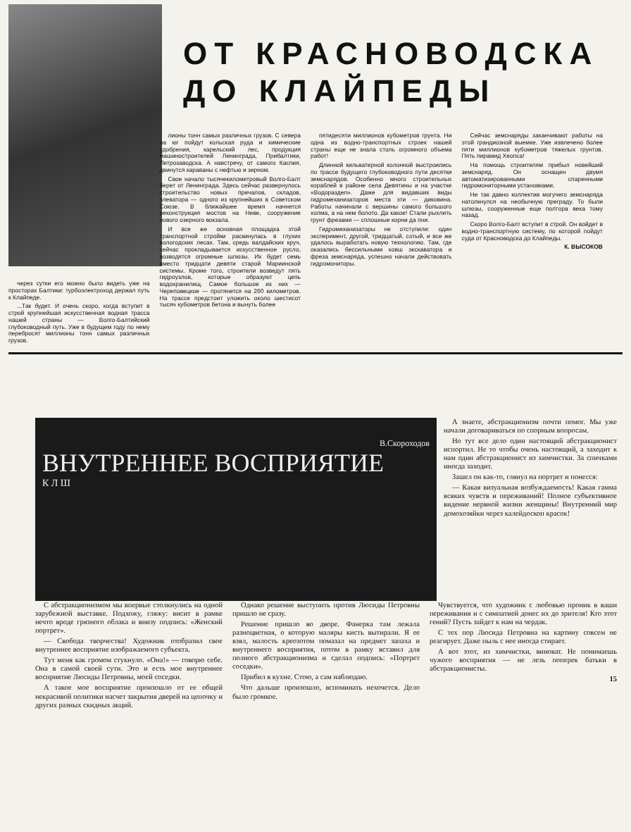ОТ КРАСНОВОДСКА
ДО КЛАЙПЕДЫ
через сутки его можно было видеть уже на просторах Балтики: турбоэлектроход держал путь к Клайпеде.
...Так будет. И очень скоро, когда вступит в строй крупнейшая искусственная водная трасса нашей страны — Волго-Балтийский глубоководный путь. Уже в будущем году по нему перебросят миллионы тонн самых различных грузов.
лионы тонн самых различных грузов. С севера на юг пойдут кольская руда и химические удобрения, карельский лес, продукция машиностроителей Ленинграда, Прибалтики, Петрозаводска. А навстречу, от самого Каспия, двинутся караваны с нефтью и зерном.
Свое начало тысячекилометровый Волго-Балт берет от Ленинграда. Здесь сейчас развернулось строительство новых причалов, складов, элеватора — одного из крупнейших в Советском Союзе. В ближайшее время начнется реконструкция мостов на Неве, сооружение нового озерного вокзала.
И все же основная площадка этой транспортной стройки раскинулась в глухих вологодских лесах. Там, средь валдайских круч, сейчас прокладывается искусственное русло, возводятся огромные шлюзы. Их будет семь вместо тридцати девяти старой Мариинской системы. Кроме того, строители возведут пять гидроузлов, которые образуют цепь водохранилищ. Самое большое из них — Череповецкое — протянется на 260 километров. На трассе предстоит уложить около шестисот тысяч кубометров бетона и вынуть более
пятидесяти миллионов кубометров грунта. Ни одна из водно-транспортных строек нашей страны еще не знала столь огромного объема работ!
Длинной кильватерной колонной выстроились по трассе будущего глубоководного пути десятки земснарядов. Особенно много строительных кораблей в районе села Девятины и на участке «Водораздел». Даже для видавших виды гидромеханизаторов места эти — диковина. Работы начинали с вершины самого большого холма, а на нем болото. Да какое! Стали рыхлить грунт фрезами — сплошные корни да пни.
Гидромеханизаторы не отступили: один эксперимент, другой, тридцатый, сотый, и все же удалось выработать новую технологию. Там, где оказались бессильными ковш экскаватора и фреза земснаряда, успешно начали действовать гидромониторы.
Сейчас земснаряды заканчивают работы на этой грандиозной выемке. Уже извлечено более пяти миллионов кубометров тяжелых грунтов. Пять пирамид Хеопса!
На помощь строителям прибыл новейший земснаряд. Он оснащен двумя автоматизированными спаренными гидромониторными установками.
Не так давно коллектив могучего земснаряда натолкнулся на необычную преграду. То были шлюзы, сооруженные еще полтора века тому назад.
Скоро Волго-Балт вступит в строй. Он войдет в водно-транспортную систему, по которой пойдут суда от Красноводска до Клайпеды.
К. ВЫСОКОВ
В.Скороходов
ВНУТРЕННЕЕ ВОСПРИЯТИЕ
К Л Ш
А знаете, абстракционизм почти помог. Мы уже начали договариваться по спорным вопросам.
Но тут все дело один настоящий абстракционист испортил. Не то чтобы очень настоящий, а заходит к нам один абстракционист из химчистки. За спичками иногда заходит.
Зашел он как-то, глянул на портрет и понесся:
— Какая визуальная возбуждаемость! Какая гамма всяких чувств и переживаний! Полное субъективное видение нервной жизни женщины! Внутренний мир домохозяйки через калейдоскоп красок!
С абстракционизмом мы впервые столкнулись на одной зарубежной выставке. Подхожу, гляжу: висит в рамке нечто вроде грязного облака и внизу подпись: «Женский портрет».
— Свобода творчества! Художник отобразил свое внутреннее восприятие изображаемого субъекта.
Тут меня как громом стукнуло. «Она!» — говорю себе. Она в самой своей сути. Это и есть мое внутреннее восприятие Люсиды Петровны, моей соседки.
А такое мое восприятие произошло от ее общей некрасивой политики насчет закрытия дверей на цепочку и других разных скидных акций.
Однако решение выступить против Люсиды Петровны пришло не сразу.
Решение пришло во дворе. Фанерка там лежала разноцветная, о которую маляры кисть вытирали. Я ее взял, малость креозотом помазал на предмет запаха и внутреннего восприятия, потом в рамку вставил для полного абстракционизма и сделал подпись: «Портрет соседки».
Прибил в кухне. Стою, а сам наблюдаю.
Что дальше произошло, вспоминать нехочется. Дело было громкое.
Чувствуется, что художник с любовью проник в ваши переживания и с симпатией донес их до зрителя! Кто этот гений? Пусть зайдет к нам на чердак.
С тех пор Люсида Петровна на картину совсем не реагирует. Даже пыль с нее иногда стирает.
А вот этот, из химчистки, виноват. Не понимаешь чужого восприятия — не лезь поперек батьки в абстракционисты.
15